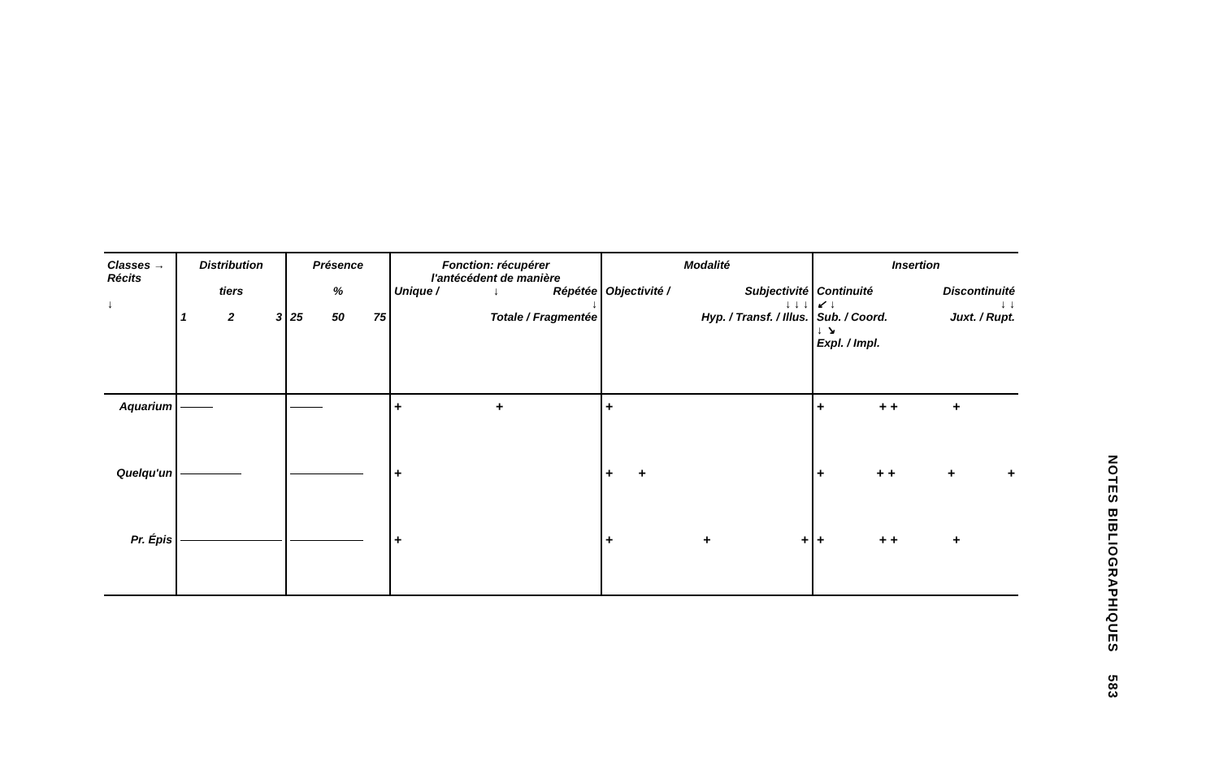| Classes → Récits ↓ | Distribution tiers 1 2 3 | Présence % 25 50 75 | Fonction: récupérer l'antécédent de manière Unique / ↓ Répétée ↓ Totale / Fragmentée | Modalité Objectivité / Subjectivité ↓ ↓ ↓ Hyp. / Transf. / Illus. | Insertion Continuité Discontinuité ↙ ↓ ↓ ↓ Sub. / Coord. Juxt. / Rupt. ↓ ↘ Expl. / Impl. |
| --- | --- | --- | --- | --- | --- |
| Aquarium | | | + + | + | + + + + |
| Quelqu'un | | | + | + + | + + + + + |
| Pr. Épis | | | + | + + + | + + + + |
NOTES BIBLIOGRAPHIQUES 583